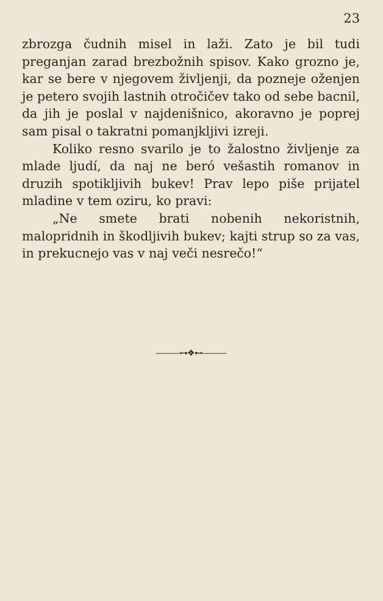23
zbrozga čudnih misel in laži. Zato je bil tudi preganjan zarad brezbožnih spisov. Kako grozno je, kar se bere v njegovem življenji, da pozneje oženjen je petero svojih lastnih otročičev tako od sebe bacnil, da jih je poslal v najdenišnico, akoravno je poprej sam pisal o takratni pomanjkljivi izreji.
Koliko resno svarilo je to žalostno življenje za mlade ljudí, da naj ne beró vešastih romanov in druzih spotikljivih bukev! Prav lepo piše prijatel mladine v tem oziru, ko pravi:
„Ne smete brati nobenih nekoristnih, malopridnih in škodljivih bukev; kajti strup so za vas, in prekucnejo vas v naj veči nesrečo!“
———⊶❖⊷———